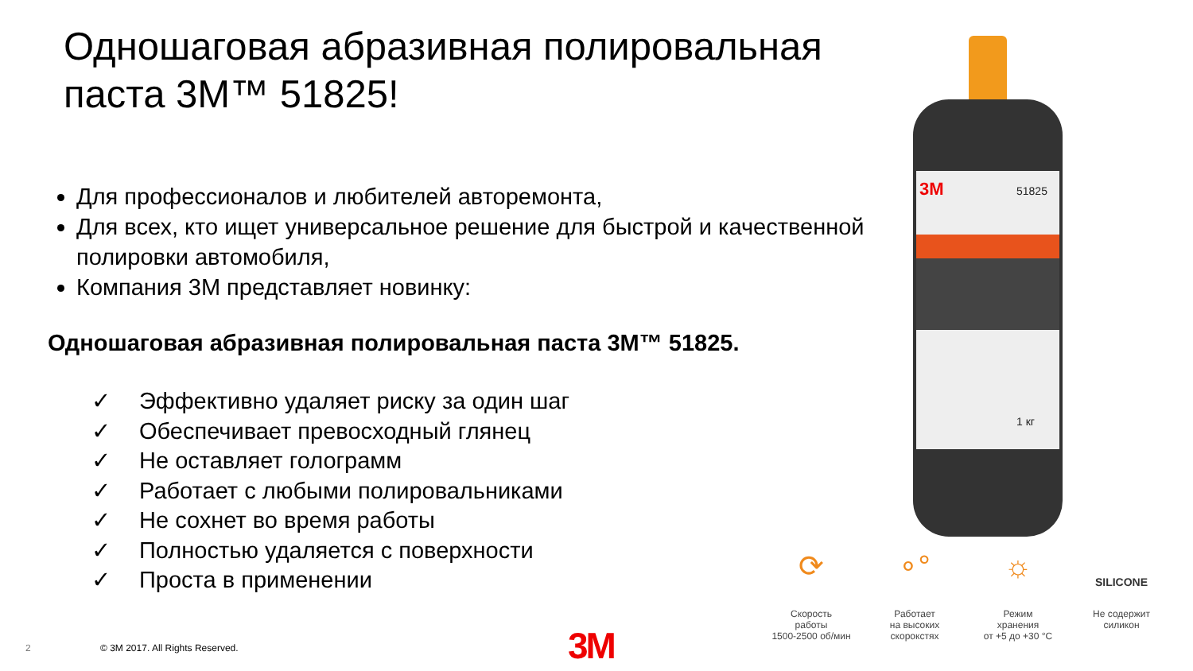Одношаговая абразивная полировальная паста 3M™ 51825!
Для профессионалов и любителей авторемонта,
Для всех, кто ищет универсальное решение для быстрой и качественной полировки автомобиля,
Компания 3M представляет новинку:
Одношаговая абразивная полировальная паста 3M™ 51825.
✓ Эффективно удаляет риску за один шаг
✓ Обеспечивает превосходный глянец
✓ Не оставляет голограмм
✓ Работает с любыми полировальниками
✓ Не сохнет во время работы
✓ Полностью удаляется с поверхности
✓ Проста в применении
3M
51825
1 кг
⟳
Скорость
работы
1500-2500 об/мин
∘°
Работает
на высоких
скорокстях
☼
Режим
хранения
от +5 до +30 °C
SILICONE
Не содержит
силикон
2
© 3M 2017. All Rights Reserved.
3M